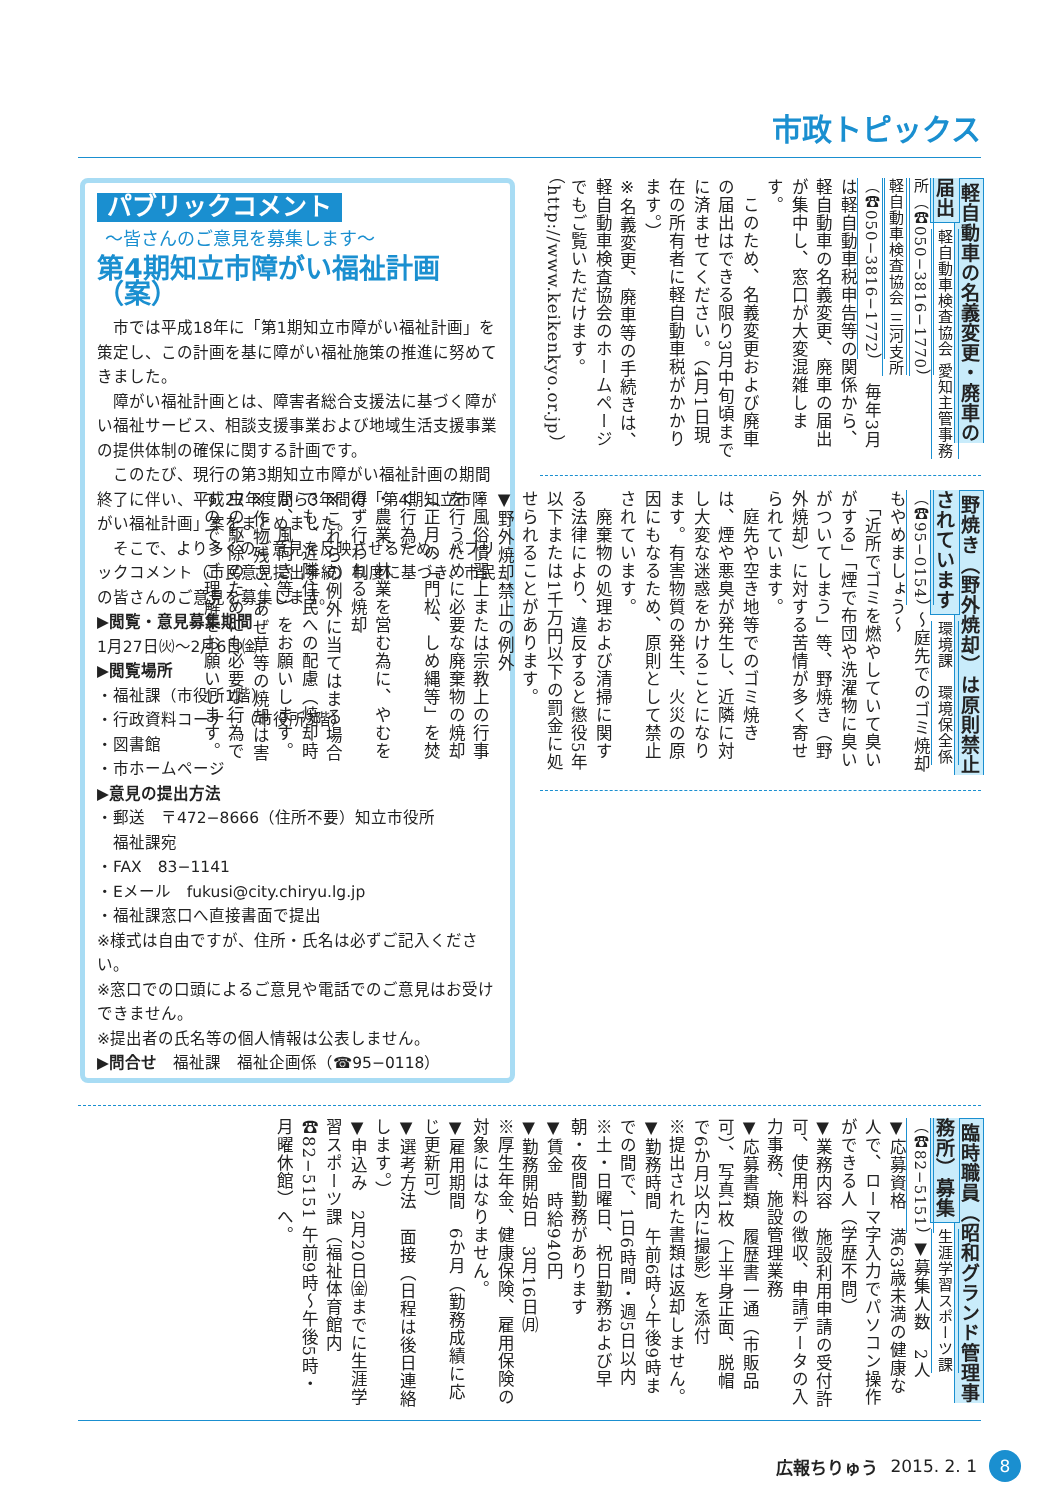市政トピックス
パブリックコメント
～皆さんのご意見を募集します～
第4期知立市障がい福祉計画（案）
　市では平成18年に「第1期知立市障がい福祉計画」を策定し、この計画を基に障がい福祉施策の推進に努めてきました。
　障がい福祉計画とは、障害者総合支援法に基づく障がい福祉サービス、相談支援事業および地域生活支援事業の提供体制の確保に関する計画です。
　このたび、現行の第3期知立市障がい福祉計画の期間終了に伴い、平成27年度から3年間の「第4期知立市障がい福祉計画」案をまとめました。
　そこで、より多くのご意見を反映させるため、パブリックコメント（市民意見提出手続）制度に基づき、市民の皆さんのご意見を募集します。
▶閲覧・意見募集期間
1月27日㈫～2月6日㈮
▶閲覧場所
・福祉課（市役所1階）
・行政資料コーナー（市役所3階）
・図書館
・市ホームページ
▶意見の提出方法
・郵送　〒472−8666（住所不要）知立市役所
　福祉課宛
・FAX　83−1141
・Eメール　fukusi@city.chiryu.lg.jp
・福祉課窓口へ直接書面で提出
※様式は自由ですが、住所・氏名は必ずご記入ください。
※窓口での口頭によるご意見や電話でのご意見はお受けできません。
※提出者の氏名等の個人情報は公表しません。
▶問合せ　福祉課　福祉企画係（☎95−0118）
軽自動車の名義変更・廃車の届出 軽自動車検査協会 愛知主管事務所（☎050−3816−1770）
軽自動車検査協会 三河支所（☎050−3816−1772） 　毎年3月は軽自動車税申告等の関係から、軽自動車の名義変更、廃車の届出が集中し、窓口が大変混雑します。
　このため、名義変更および廃車の届出はできる限り3月中旬頃までに済ませてください。（4月1日現在の所有者に軽自動車税がかかります。）
※名義変更、廃車等の手続きは、軽自動車検査協会のホームページでもご覧いただけます。（http://www.keikenkyo.or.jp）
野焼き（野外焼却）は原則禁止されています 環境課　環境保全係（☎95−0154） ～庭先でのゴミ焼却もやめましょう～
　「近所でゴミを燃やしていて臭いがする」「煙で布団や洗濯物に臭いがついてしまう」等、野焼き（野外焼却）に対する苦情が多く寄せられています。
　庭先や空き地等でのゴミ焼きは、煙や悪臭が発生し、近隣に対し大変な迷惑をかけることになります。有害物質の発生、火災の原因にもなるため、原則として禁止されています。
　廃棄物の処理および清掃に関する法律により、違反すると懲役5年以下または1千万円以下の罰金に処せられることがあります。
▼野外焼却禁止の例外
・風俗慣習上または宗教上の行事を行うために必要な廃棄物の焼却（正月の「門松、しめ縄等」を焚く行為）
・農業、林業を営む為に、やむを得ず行われる焼却
※これらの例外に当てはまる場合でも、近隣住民への配慮（焼却時間、風向き等）をお願いします。
※作物残さ、あぜ草等の焼却は害虫の駆除のためにも必要な行為ですので、ご理解をお願いします。
臨時職員（昭和グランド管理事務所）募集 生涯学習スポーツ課（☎82−5151） ▼募集人数　2人
▼応募資格　満63歳未満の健康な人で、ローマ字入力でパソコン操作ができる人（学歴不問）
▼業務内容　施設利用申請の受付許可、使用料の徴収、申請データの入力事務、施設管理業務
▼応募書類　履歴書一通（市販品可）、写真1枚（上半身正面、脱帽で6か月以内に撮影）を添付
※提出された書類は返却しません。
▼勤務時間　午前6時～午後9時までの間で、1日6時間・週5日以内
※土・日曜日、祝日勤務および早朝・夜間勤務があります
▼賃金　時給940円
▼勤務開始日　3月16日㈪
※厚生年金、健康保険、雇用保険の対象にはなりません。
▼雇用期間　6か月（勤務成績に応じ更新可）
▼選考方法　面接（日程は後日連絡します。）
▼申込み　2月20日㈮までに生涯学習スポーツ課（福祉体育館内　☎82−5151 午前9時～午後5時・月曜休館）へ。
広報ちりゅう 2015. 2. 1 8